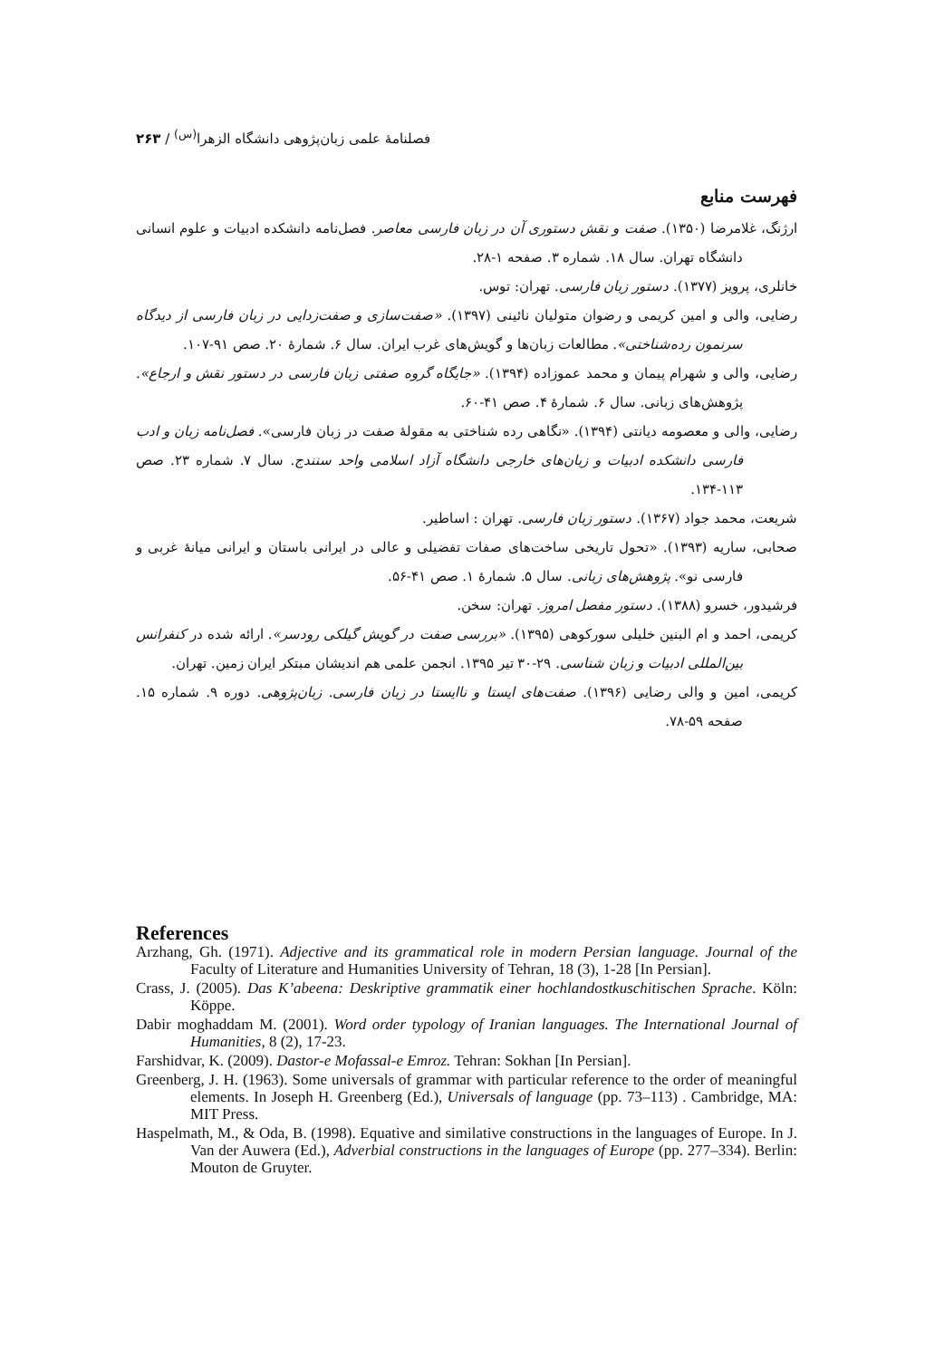فصلنامهٔ علمی زبان‌پژوهی دانشگاه الزهرا<sup>(س)</sup> / ۲۶۳
فهرست منابع
ارژنگ، غلامرضا (۱۳۵۰). صفت و نقش دستوری آن در زبان فارسی معاصر. فصل‌نامه دانشکده ادبیات و علوم انسانی دانشگاه تهران. سال ۱۸. شماره ۳. صفحه ۱-۲۸.
خانلری، پرویز (۱۳۷۷). دستور زبان فارسی. تهران: توس.
رضایی، والی و امین کریمی و رضوان متولیان نائینی (۱۳۹۷). «صفت‌سازی و صفت‌زدایی در زبان فارسی از دیدگاه سرنمون رده‌شناختی». مطالعات زبان‌ها و گویش‌های غرب ایران. سال ۶. شمارهٔ ۲۰. صص ۹۱-۱۰۷.
رضایی، والی و شهرام پیمان و محمد عموزاده (۱۳۹۴). «جایگاه گروه صفتی زبان فارسی در دستور نقش و ارجاع». پژوهش‌های زبانی. سال ۶. شمارهٔ ۴. صص ۴۱-۶۰.
رضایی، والی و معصومه دیانتی (۱۳۹۴). «نگاهی رده شناختی به مقولهٔ صفت در زبان فارسی». فصل‌نامه زبان و ادب فارسی دانشکده ادبیات و زبان‌های خارجی دانشگاه آزاد اسلامی واحد سنندج. سال ۷. شماره ۲۳. صص ۱۱۳-۱۳۴.
شریعت، محمد جواد (۱۳۶۷). دستور زبان فارسی. تهران : اساطیر.
صحابی، ساریه (۱۳۹۳). «تحول تاریخی ساخت‌های صفات تفضیلی و عالی در ایرانی باستان و ایرانی میانهٔ غربی و فارسی نو». پژوهش‌های زبانی. سال ۵. شمارهٔ ۱. صص ۴۱-۵۶.
فرشیدور، خسرو (۱۳۸۸). دستور مفصل امروز. تهران: سخن.
کریمی، احمد و ام البنین خلیلی سورکوهی (۱۳۹۵). «بررسی صفت در گویش گیلکی رودسر». ارائه شده در کنفرانس بین‌المللی ادبیات و زبان شناسی. ۲۹-۳۰ تیر ۱۳۹۵. انجمن علمی هم اندیشان مبتکر ایران زمین. تهران.
کریمی، امین و والی رضایی (۱۳۹۶). صفت‌های ایستا و ناایستا در زبان فارسی. زبان‌پژوهی. دوره ۹. شماره ۱۵. صفحه ۵۹-۷۸.
References
Arzhang, Gh. (1971). Adjective and its grammatical role in modern Persian language. Journal of the Faculty of Literature and Humanities University of Tehran, 18 (3), 1-28 [In Persian].
Crass, J. (2005). Das K’abeena: Deskriptive grammatik einer hochlandostkuschitischen Sprache. Köln: Köppe.
Dabir moghaddam M. (2001). Word order typology of Iranian languages. The International Journal of Humanities, 8 (2), 17-23.
Farshidvar, K. (2009). Dastor-e Mofassal-e Emroz. Tehran: Sokhan [In Persian].
Greenberg, J. H. (1963). Some universals of grammar with particular reference to the order of meaningful elements. In Joseph H. Greenberg (Ed.), Universals of language (pp. 73–113) . Cambridge, MA: MIT Press.
Haspelmath, M., & Oda, B. (1998). Equative and similative constructions in the languages of Europe. In J. Van der Auwera (Ed.), Adverbial constructions in the languages of Europe (pp. 277–334). Berlin: Mouton de Gruyter.